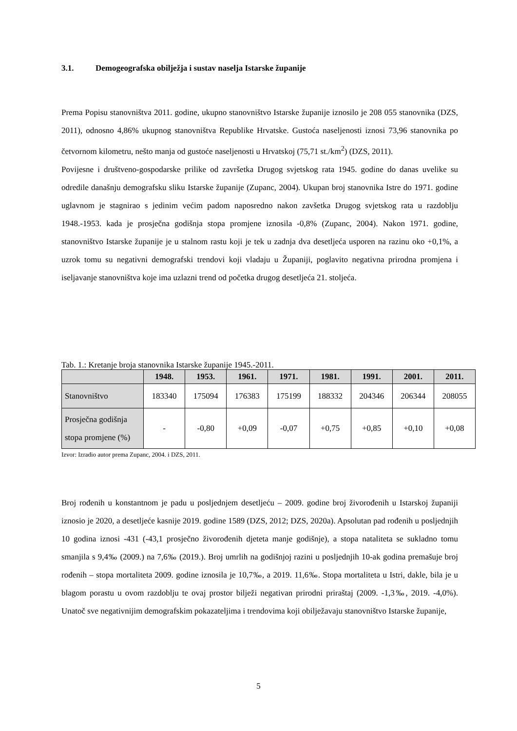3.1. Demogeografska obilježja i sustav naselja Istarske županije
Prema Popisu stanovništva 2011. godine, ukupno stanovništvo Istarske županije iznosilo je 208 055 stanovnika (DZS, 2011), odnosno 4,86% ukupnog stanovništva Republike Hrvatske. Gustoća naseljenosti iznosi 73,96 stanovnika po četvornom kilometru, nešto manja od gustoće naseljenosti u Hrvatskoj (75,71 st./km<sup>2</sup>) (DZS, 2011).
Povijesne i društveno-gospodarske prilike od završetka Drugog svjetskog rata 1945. godine do danas uvelike su odredile današnju demografsku sliku Istarske županije (Zupanc, 2004). Ukupan broj stanovnika Istre do 1971. godine uglavnom je stagnirao s jedinim većim padom naposredno nakon zavšetka Drugog svjetskog rata u razdoblju 1948.-1953. kada je prosječna godišnja stopa promjene iznosila -0,8% (Zupanc, 2004). Nakon 1971. godine, stanovništvo Istarske županije je u stalnom rastu koji je tek u zadnja dva desetljeća usporen na razinu oko +0,1%, a uzrok tomu su negativni demografski trendovi koji vladaju u Županiji, poglavito negativna prirodna promjena i iseljavanje stanovništva koje ima uzlazni trend od početka drugog desetljeća 21. stoljeća.
Tab. 1.: Kretanje broja stanovnika Istarske županije 1945.-2011.
| | 1948. | 1953. | 1961. | 1971. | 1981. | 1991. | 2001. | 2011. |
| --- | --- | --- | --- | --- | --- | --- | --- | --- |
| Stanovništvo | 183340 | 175094 | 176383 | 175199 | 188332 | 204346 | 206344 | 208055 |
| Prosječna godišnja stopa promjene (%) | - | -0,80 | +0,09 | -0,07 | +0,75 | +0,85 | +0,10 | +0,08 |
Izvor: Izradio autor prema Zupanc, 2004. i DZS, 2011.
Broj rođenih u konstantnom je padu u posljednjem desetljeću – 2009. godine broj živorođenih u Istarskoj županiji iznosio je 2020, a desetljeće kasnije 2019. godine 1589 (DZS, 2012; DZS, 2020a). Apsolutan pad rođenih u posljednjih 10 godina iznosi -431 (-43,1 prosječno živorođenih djeteta manje godišnje), a stopa nataliteta se sukladno tomu smanjila s 9,4‰ (2009.) na 7,6‰ (2019.). Broj umrlih na godišnjoj razini u posljednjih 10-ak godina premašuje broj rođenih – stopa mortaliteta 2009. godine iznosila je 10,7‰, a 2019. 11,6‰. Stopa mortaliteta u Istri, dakle, bila je u blagom porastu u ovom razdoblju te ovaj prostor bilježi negativan prirodni priraštaj (2009. -1,3‰, 2019. -4,0%). Unatoč sve negativnijim demografskim pokazateljima i trendovima koji obilježavaju stanovništvo Istarske županije,
5